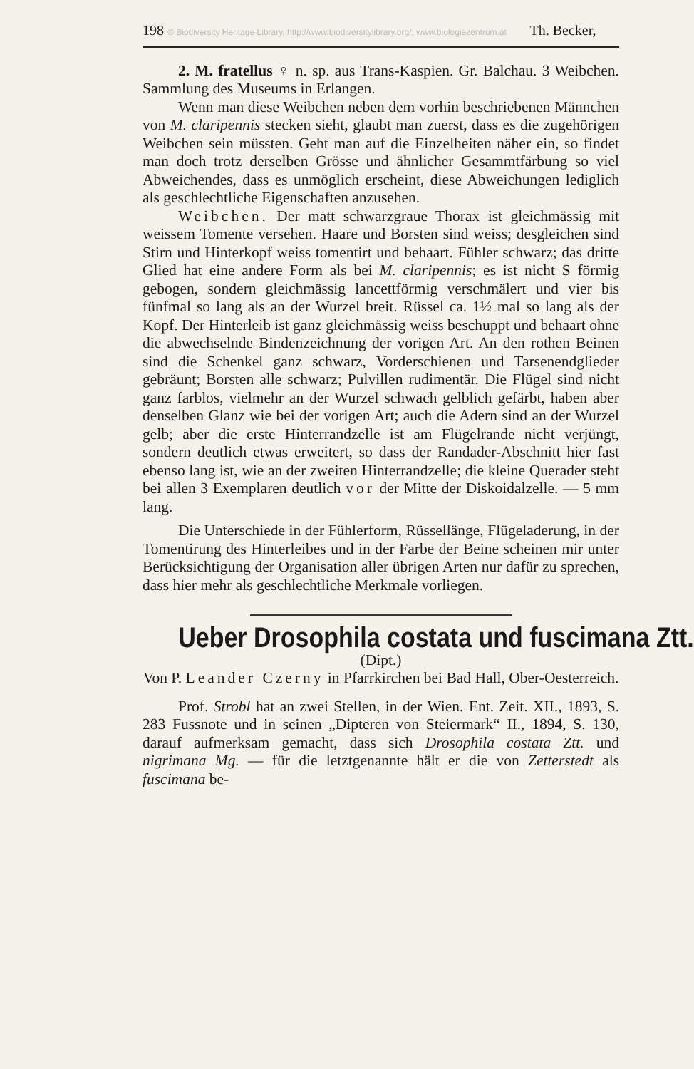198 © Biodiversity Heritage Library, http://www.biodiversitylibrary.org/; www.biologiezentrum.at Th. Becker,
2. M. fratellus ♀ n. sp. aus Trans-Kaspien. Gr. Balchau. 3 Weibchen. Sammlung des Museums in Erlangen.
Wenn man diese Weibchen neben dem vorhin beschriebenen Männchen von M. claripennis stecken sieht, glaubt man zuerst, dass es die zugehörigen Weibchen sein müssten. Geht man auf die Einzelheiten näher ein, so findet man doch trotz derselben Grösse und ähnlicher Gesammtfärbung so viel Abweichendes, dass es unmöglich erscheint, diese Abweichungen lediglich als geschlechtliche Eigenschaften anzusehen.
Weibchen. Der matt schwarzgraue Thorax ist gleichmässig mit weissem Tomente versehen. Haare und Borsten sind weiss; desgleichen sind Stirn und Hinterkopf weiss tomentirt und behaart. Fühler schwarz; das dritte Glied hat eine andere Form als bei M. claripennis; es ist nicht S förmig gebogen, sondern gleichmässig lancettförmig verschmälert und vier bis fünfmal so lang als an der Wurzel breit. Rüssel ca. 1½ mal so lang als der Kopf. Der Hinterleib ist ganz gleichmässig weiss beschuppt und behaart ohne die abwechselnde Bindenzeichnung der vorigen Art. An den rothen Beinen sind die Schenkel ganz schwarz, Vorderschienen und Tarsenendglieder gebräunt; Borsten alle schwarz; Pulvillen rudimentär. Die Flügel sind nicht ganz farblos, vielmehr an der Wurzel schwach gelblich gefärbt, haben aber denselben Glanz wie bei der vorigen Art; auch die Adern sind an der Wurzel gelb; aber die erste Hinterrandzelle ist am Flügelrande nicht verjüngt, sondern deutlich etwas erweitert, so dass der Randader-Abschnitt hier fast ebenso lang ist, wie an der zweiten Hinterrandzelle; die kleine Querader steht bei allen 3 Exemplaren deutlich vor der Mitte der Diskoidalzelle. — 5 mm lang.
Die Unterschiede in der Fühlerform, Rüssellänge, Flügeladerung, in der Tomentirung des Hinterleibes und in der Farbe der Beine scheinen mir unter Berücksichtigung der Organisation aller übrigen Arten nur dafür zu sprechen, dass hier mehr als geschlechtliche Merkmale vorliegen.
Ueber Drosophila costata und fuscimana Ztt.
(Dipt.)
Von P. Leander Czerny in Pfarrkirchen bei Bad Hall, Ober-Oesterreich.
Prof. Strobl hat an zwei Stellen, in der Wien. Ent. Zeit. XII., 1893, S. 283 Fussnote und in seinen „Dipteren von Steiermark“ II., 1894, S. 130, darauf aufmerksam gemacht, dass sich Drosophila costata Ztt. und nigrimana Mg. — für die letztgenannte hält er die von Zetterstedt als fuscimana be-